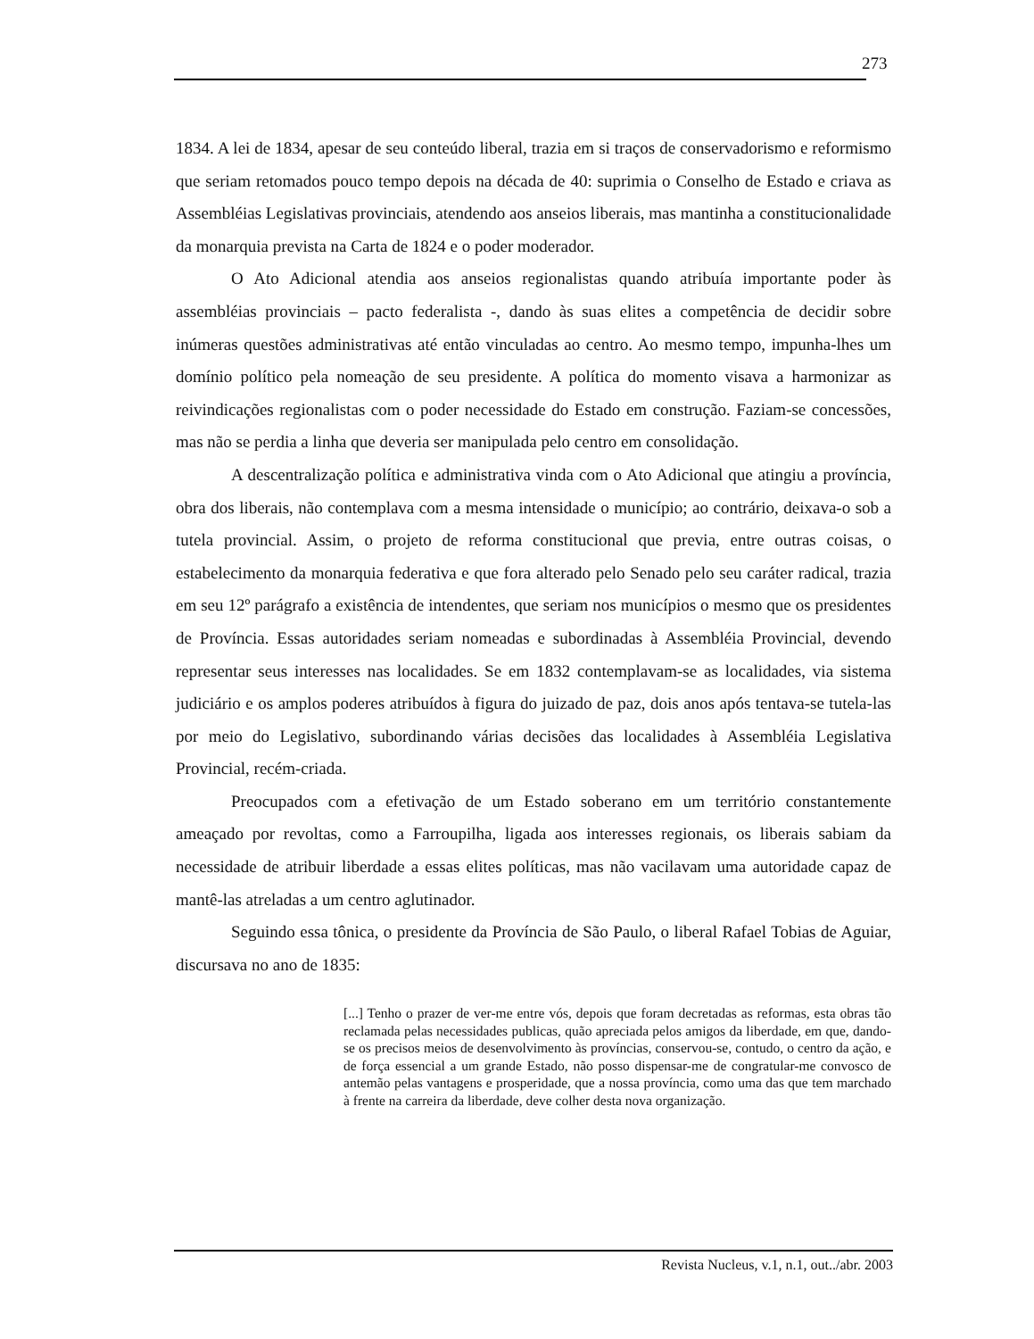273
1834. A lei de 1834, apesar de seu conteúdo liberal, trazia em si traços de conservadorismo e reformismo que seriam retomados pouco tempo depois na década de 40: suprimia o Conselho de Estado e criava as Assembléias Legislativas provinciais, atendendo aos anseios liberais, mas mantinha a constitucionalidade da monarquia prevista na Carta de 1824 e o poder moderador.
O Ato Adicional atendia aos anseios regionalistas quando atribuía importante poder às assembléias provinciais – pacto federalista -, dando às suas elites a competência de decidir sobre inúmeras questões administrativas até então vinculadas ao centro. Ao mesmo tempo, impunha-lhes um domínio político pela nomeação de seu presidente. A política do momento visava a harmonizar as reivindicações regionalistas com o poder necessidade do Estado em construção. Faziam-se concessões, mas não se perdia a linha que deveria ser manipulada pelo centro em consolidação.
A descentralização política e administrativa vinda com o Ato Adicional que atingiu a província, obra dos liberais, não contemplava com a mesma intensidade o município; ao contrário, deixava-o sob a tutela provincial. Assim, o projeto de reforma constitucional que previa, entre outras coisas, o estabelecimento da monarquia federativa e que fora alterado pelo Senado pelo seu caráter radical, trazia em seu 12º parágrafo a existência de intendentes, que seriam nos municípios o mesmo que os presidentes de Província. Essas autoridades seriam nomeadas e subordinadas à Assembléia Provincial, devendo representar seus interesses nas localidades. Se em 1832 contemplavam-se as localidades, via sistema judiciário e os amplos poderes atribuídos à figura do juizado de paz, dois anos após tentava-se tutela-las por meio do Legislativo, subordinando várias decisões das localidades à Assembléia Legislativa Provincial, recém-criada.
Preocupados com a efetivação de um Estado soberano em um território constantemente ameaçado por revoltas, como a Farroupilha, ligada aos interesses regionais, os liberais sabiam da necessidade de atribuir liberdade a essas elites políticas, mas não vacilavam uma autoridade capaz de mantê-las atreladas a um centro aglutinador.
Seguindo essa tônica, o presidente da Província de São Paulo, o liberal Rafael Tobias de Aguiar, discursava no ano de 1835:
[...] Tenho o prazer de ver-me entre vós, depois que foram decretadas as reformas, esta obras tão reclamada pelas necessidades publicas, quão apreciada pelos amigos da liberdade, em que, dando-se os precisos meios de desenvolvimento às províncias, conservou-se, contudo, o centro da ação, e de força essencial a um grande Estado, não posso dispensar-me de congratular-me convosco de antemão pelas vantagens e prosperidade, que a nossa província, como uma das que tem marchado à frente na carreira da liberdade, deve colher desta nova organização.
Revista Nucleus, v.1, n.1, out../abr. 2003